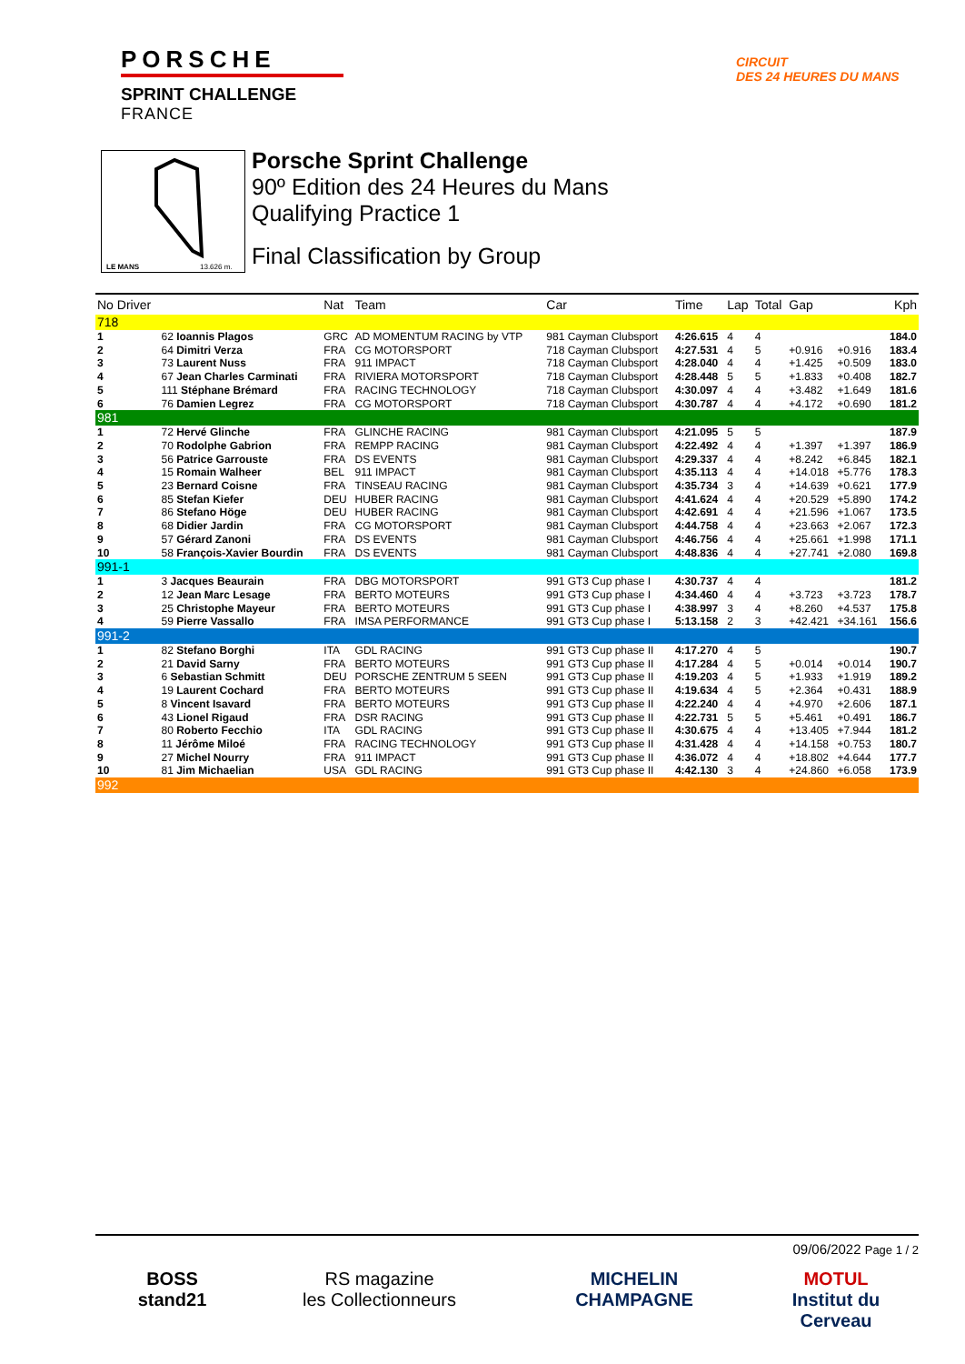PORSCHE
SPRINT CHALLENGE
FRANCE
CIRCUIT
DES 24 HEURES DU MANS
LE MANS
13.626 m.
Porsche Sprint Challenge
90º Edition des 24 Heures du Mans
Qualifying Practice 1
Final Classification by Group
| No Driver | | Nat | Team | Car | Time | Lap | Total | Gap | | Kph |
| --- | --- | --- | --- | --- | --- | --- | --- | --- | --- | --- |
| 718 | | | | | | | | | | |
| 1 | 62 Ioannis Plagos | GRC | AD MOMENTUM RACING by VTP | 981 Cayman Clubsport | 4:26.615 | 4 | 4 | | | 184.0 |
| 2 | 64 Dimitri Verza | FRA | CG MOTORSPORT | 718 Cayman Clubsport | 4:27.531 | 4 | 5 | +0.916 | +0.916 | 183.4 |
| 3 | 73 Laurent Nuss | FRA | 911 IMPACT | 718 Cayman Clubsport | 4:28.040 | 4 | 4 | +1.425 | +0.509 | 183.0 |
| 4 | 67 Jean Charles Carminati | FRA | RIVIERA MOTORSPORT | 718 Cayman Clubsport | 4:28.448 | 5 | 5 | +1.833 | +0.408 | 182.7 |
| 5 | 111 Stéphane Brémard | FRA | RACING TECHNOLOGY | 718 Cayman Clubsport | 4:30.097 | 4 | 4 | +3.482 | +1.649 | 181.6 |
| 6 | 76 Damien Legrez | FRA | CG MOTORSPORT | 718 Cayman Clubsport | 4:30.787 | 4 | 4 | +4.172 | +0.690 | 181.2 |
| 981 | | | | | | | | | | |
| 1 | 72 Hervé Glinche | FRA | GLINCHE RACING | 981 Cayman Clubsport | 4:21.095 | 5 | 5 | | | 187.9 |
| 2 | 70 Rodolphe Gabrion | FRA | REMPP RACING | 981 Cayman Clubsport | 4:22.492 | 4 | 4 | +1.397 | +1.397 | 186.9 |
| 3 | 56 Patrice Garrouste | FRA | DS EVENTS | 981 Cayman Clubsport | 4:29.337 | 4 | 4 | +8.242 | +6.845 | 182.1 |
| 4 | 15 Romain Walheer | BEL | 911 IMPACT | 981 Cayman Clubsport | 4:35.113 | 4 | 4 | +14.018 | +5.776 | 178.3 |
| 5 | 23 Bernard Coisne | FRA | TINSEAU RACING | 981 Cayman Clubsport | 4:35.734 | 3 | 4 | +14.639 | +0.621 | 177.9 |
| 6 | 85 Stefan Kiefer | DEU | HUBER RACING | 981 Cayman Clubsport | 4:41.624 | 4 | 4 | +20.529 | +5.890 | 174.2 |
| 7 | 86 Stefano Höge | DEU | HUBER RACING | 981 Cayman Clubsport | 4:42.691 | 4 | 4 | +21.596 | +1.067 | 173.5 |
| 8 | 68 Didier Jardin | FRA | CG MOTORSPORT | 981 Cayman Clubsport | 4:44.758 | 4 | 4 | +23.663 | +2.067 | 172.3 |
| 9 | 57 Gérard Zanoni | FRA | DS EVENTS | 981 Cayman Clubsport | 4:46.756 | 4 | 4 | +25.661 | +1.998 | 171.1 |
| 10 | 58 François-Xavier Bourdin | FRA | DS EVENTS | 981 Cayman Clubsport | 4:48.836 | 4 | 4 | +27.741 | +2.080 | 169.8 |
| 991-1 | | | | | | | | | | |
| 1 | 3 Jacques Beaurain | FRA | DBG MOTORSPORT | 991 GT3 Cup phase I | 4:30.737 | 4 | 4 | | | 181.2 |
| 2 | 12 Jean Marc Lesage | FRA | BERTO MOTEURS | 991 GT3 Cup phase I | 4:34.460 | 4 | 4 | +3.723 | +3.723 | 178.7 |
| 3 | 25 Christophe Mayeur | FRA | BERTO MOTEURS | 991 GT3 Cup phase I | 4:38.997 | 3 | 4 | +8.260 | +4.537 | 175.8 |
| 4 | 59 Pierre Vassallo | FRA | IMSA PERFORMANCE | 991 GT3 Cup phase I | 5:13.158 | 2 | 3 | +42.421 | +34.161 | 156.6 |
| 991-2 | | | | | | | | | | |
| 1 | 82 Stefano Borghi | ITA | GDL RACING | 991 GT3 Cup phase II | 4:17.270 | 4 | 5 | | | 190.7 |
| 2 | 21 David Sarny | FRA | BERTO MOTEURS | 991 GT3 Cup phase II | 4:17.284 | 4 | 5 | +0.014 | +0.014 | 190.7 |
| 3 | 6 Sebastian Schmitt | DEU | PORSCHE ZENTRUM 5 SEEN | 991 GT3 Cup phase II | 4:19.203 | 4 | 5 | +1.933 | +1.919 | 189.2 |
| 4 | 19 Laurent Cochard | FRA | BERTO MOTEURS | 991 GT3 Cup phase II | 4:19.634 | 4 | 5 | +2.364 | +0.431 | 188.9 |
| 5 | 8 Vincent Isavard | FRA | BERTO MOTEURS | 991 GT3 Cup phase II | 4:22.240 | 4 | 4 | +4.970 | +2.606 | 187.1 |
| 6 | 43 Lionel Rigaud | FRA | DSR RACING | 991 GT3 Cup phase II | 4:22.731 | 5 | 5 | +5.461 | +0.491 | 186.7 |
| 7 | 80 Roberto Fecchio | ITA | GDL RACING | 991 GT3 Cup phase II | 4:30.675 | 4 | 4 | +13.405 | +7.944 | 181.2 |
| 8 | 11 Jérôme Miloé | FRA | RACING TECHNOLOGY | 991 GT3 Cup phase II | 4:31.428 | 4 | 4 | +14.158 | +0.753 | 180.7 |
| 9 | 27 Michel Nourry | FRA | 911 IMPACT | 991 GT3 Cup phase II | 4:36.072 | 4 | 4 | +18.802 | +4.644 | 177.7 |
| 10 | 81 Jim Michaelian | USA | GDL RACING | 991 GT3 Cup phase II | 4:42.130 | 3 | 4 | +24.860 | +6.058 | 173.9 |
| 992 | | | | | | | | | | |
09/06/2022 Page 1 / 2
BOSS
stand21
RS magazine
les Collectionneurs
MICHELIN
CHAMPAGNE
MOTUL
Institut du Cerveau